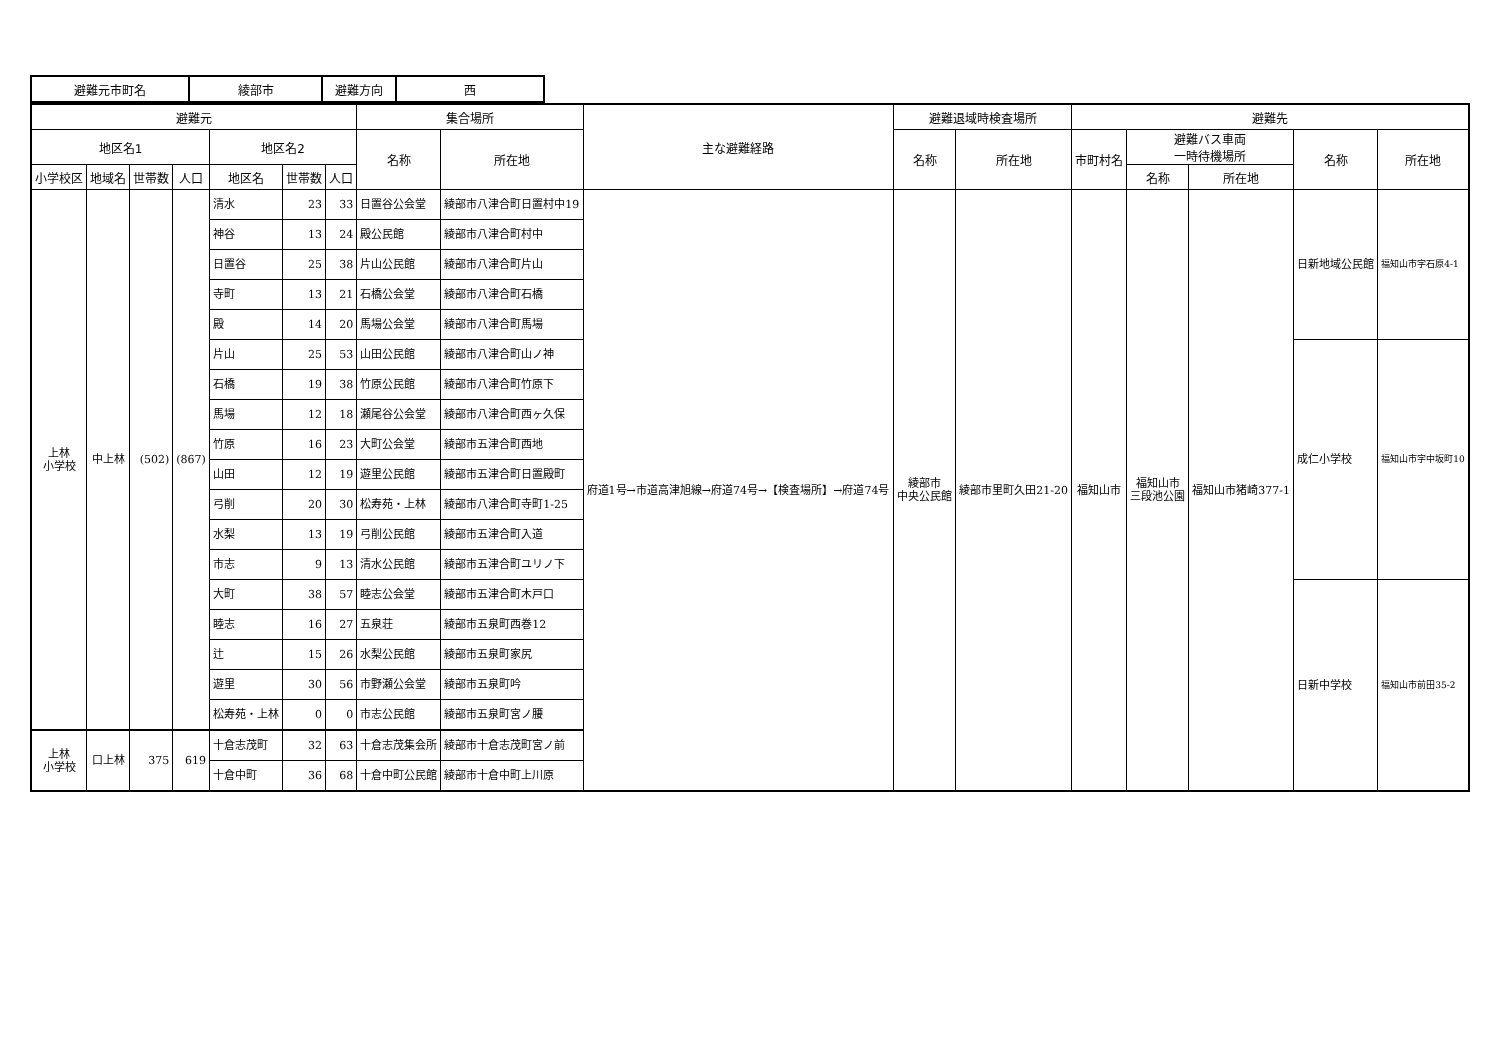| 避難元市町名 | 綾部市 | 避難方向 | 西 |
| 避難元 | | | | | | | 集合場所 | | 主な避難経路 | 避難退域時検査場所 | | 避難先 | | | | |
| --- | --- | --- | --- | --- | --- | --- | --- | --- | --- | --- | --- | --- | --- | --- | --- | --- |
| 地区名1 | | | | 地区名2 | | | 名称 | 所在地 | | 名称 | 所在地 | 市町村名 | 避難バス車両 一時待機場所 | | 名称 | 所在地 |
| 小学校区 | 地域名 | 世帯数 | 人口 | 地区名 | 世帯数 | 人口 | | | | | | | 名称 | 所在地 | | |
| 上林 小学校 | 中上林 | (502) | (867) | 清水 | 23 | 33 | 日置谷公会堂 | 綾部市八津合町日置村中19 | 府道1号→市道高津旭線→府道74号→【検査場所】→府道74号 | 綾部市 中央公民館 | 綾部市里町久田21-20 | 福知山市 | 福知山市 三段池公園 | 福知山市猪崎377-1 | 日新地域公民館 | 福知山市字石原4-1 |
| | | | | 神谷 | 13 | 24 | 殿公民館 | 綾部市八津合町村中 | | | | | | | | |
| | | | | 日置谷 | 25 | 38 | 片山公民館 | 綾部市八津合町片山 | | | | | | | | |
| | | | | 寺町 | 13 | 21 | 石橋公会堂 | 綾部市八津合町石橋 | | | | | | | | |
| | | | | 殿 | 14 | 20 | 馬場公会堂 | 綾部市八津合町馬場 | | | | | | | | |
| | | | | 片山 | 25 | 53 | 山田公民館 | 綾部市八津合町山ノ神 | | | | | | | 成仁小学校 | 福知山市字中坂町10 |
| | | | | 石橋 | 19 | 38 | 竹原公民館 | 綾部市八津合町竹原下 | | | | | | | | |
| | | | | 馬場 | 12 | 18 | 瀬尾谷公会堂 | 綾部市八津合町西ヶ久保 | | | | | | | | |
| | | | | 竹原 | 16 | 23 | 大町公会堂 | 綾部市五津合町西地 | | | | | | | | |
| | | | | 山田 | 12 | 19 | 遊里公民館 | 綾部市五津合町日置殿町 | | | | | | | | |
| | | | | 弓削 | 20 | 30 | 松寿苑・上林 | 綾部市八津合町寺町1-25 | | | | | | | | |
| | | | | 水梨 | 13 | 19 | 弓削公民館 | 綾部市五津合町入道 | | | | | | | | |
| | | | | 市志 | 9 | 13 | 清水公民館 | 綾部市五津合町ユリノ下 | | | | | | | | |
| | | | | 大町 | 38 | 57 | 睦志公会堂 | 綾部市五津合町木戸口 | | | | | | | 日新中学校 | 福知山市前田35-2 |
| | | | | 睦志 | 16 | 27 | 五泉荘 | 綾部市五泉町西巻12 | | | | | | | | |
| | | | | 辻 | 15 | 26 | 水梨公民館 | 綾部市五泉町家尻 | | | | | | | | |
| | | | | 遊里 | 30 | 56 | 市野瀬公会堂 | 綾部市五泉町吟 | | | | | | | | |
| | | | | 松寿苑・上林 | 0 | 0 | 市志公民館 | 綾部市五泉町宮ノ腰 | | | | | | | | |
| 上林 小学校 | 口上林 | 375 | 619 | 十倉志茂町 | 32 | 63 | 十倉志茂集会所 | 綾部市十倉志茂町宮ノ前 | | | | | | | | |
| | | | | 十倉中町 | 36 | 68 | 十倉中町公民館 | 綾部市十倉中町上川原 | | | | | | | | |